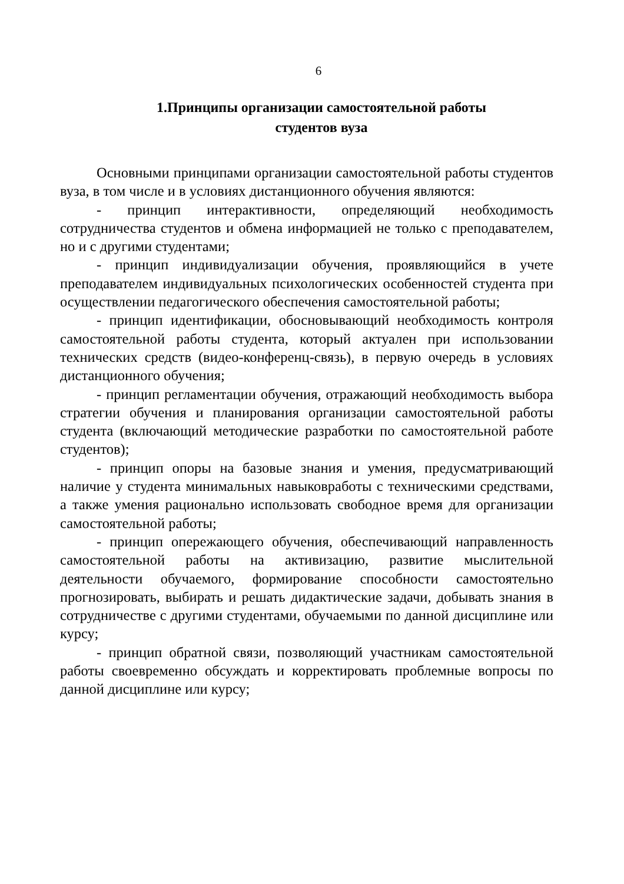6
1.Принципы организации самостоятельной работы
студентов вуза
Основными принципами организации самостоятельной работы студентов вуза, в том числе и в условиях дистанционного обучения являются:
- принцип интерактивности, определяющий необходимость сотрудничества студентов и обмена информацией не только с преподавателем, но и с другими студентами;
- принцип индивидуализации обучения, проявляющийся в учете преподавателем индивидуальных психологических особенностей студента при осуществлении педагогического обеспечения самостоятельной работы;
- принцип идентификации, обосновывающий необходимость контроля самостоятельной работы студента, который актуален при использовании технических средств (видео-конференц-связь), в первую очередь в условиях дистанционного обучения;
- принцип регламентации обучения, отражающий необходимость выбора стратегии обучения и планирования организации самостоятельной работы студента (включающий методические разработки по самостоятельной работе студентов);
- принцип опоры на базовые знания и умения, предусматривающий наличие у студента минимальных навыковработы с техническими средствами, а также умения рационально использовать свободное время для организации самостоятельной работы;
- принцип опережающего обучения, обеспечивающий направленность самостоятельной работы на активизацию, развитие мыслительной деятельности обучаемого, формирование способности самостоятельно прогнозировать, выбирать и решать дидактические задачи, добывать знания в сотрудничестве с другими студентами, обучаемыми по данной дисциплине или курсу;
- принцип обратной связи, позволяющий участникам самостоятельной работы своевременно обсуждать и корректировать проблемные вопросы по данной дисциплине или курсу;